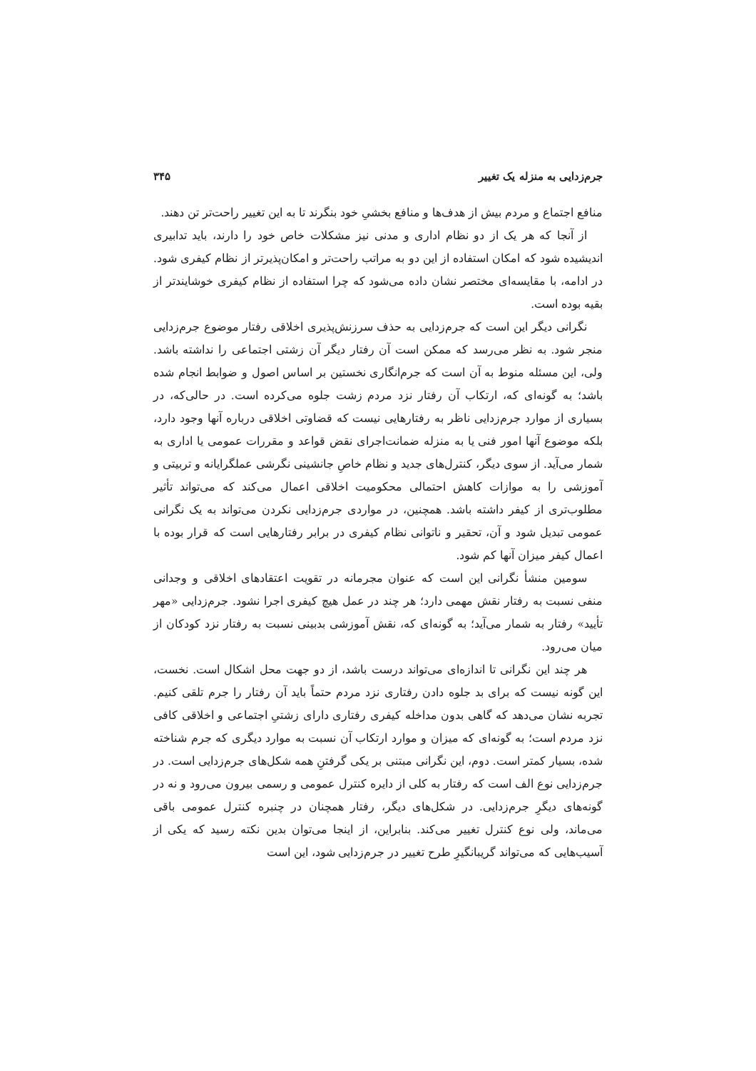جرم‌زدایی به منزله یک تغییر ۳۴۵
منافع اجتماع و مردم بیش از هدف‌ها و منافع بخشیِ خود بنگرند تا به این تغییر راحت‌تر تن دهند.
از آنجا که هر یک از دو نظام اداری و مدنی نیز مشکلات خاص خود را دارند، باید تدابیری اندیشیده شود که امکان استفاده از این دو به مراتب راحت‌تر و امکان‌پذیرتر از نظام کیفری شود. در ادامه، با مقایسه‌ای مختصر نشان داده می‌شود که چرا استفاده از نظام کیفری خوشایندتر از بقیه بوده است.
نگرانی دیگر این است که جرم‌زدایی به حذف سرزنش‌پذیری اخلاقی رفتار موضوع جرم‌زدایی منجر شود. به نظر می‌رسد که ممکن است آن رفتار دیگر آن زشتی اجتماعی را نداشته باشد. ولی، این مسئله منوط به آن است که جرم‌انگاری نخستین بر اساس اصول و ضوابط انجام شده باشد؛ به گونه‌ای که، ارتکاب آن رفتار نزد مردم زشت جلوه می‌کرده است. در حالی‌که، در بسیاری از موارد جرم‌زدایی ناظر به رفتارهایی نیست که قضاوتی اخلاقی درباره آنها وجود دارد، بلکه موضوع آنها امور فنی یا به منزله ضمانت‌اجرای نقض قواعد و مقررات عمومی یا اداری به شمار می‌آید. از سوی دیگر، کنترل‌های جدید و نظام خاصِ جانشینی نگرشی عملگرایانه و تربیتی و آموزشی را به موازات کاهش احتمالی محکومیت اخلاقی اعمال می‌کند که می‌تواند تأثیر مطلوب‌تری از کیفر داشته باشد. همچنین، در مواردی جرم‌زدایی نکردن می‌تواند به یک نگرانی عمومی تبدیل شود و آن، تحقیر و ناتوانی نظام کیفری در برابر رفتارهایی است که قرار بوده با اعمال کیفر میزان آنها کم شود.
سومین منشأ نگرانی این است که عنوان مجرمانه در تقویت اعتقادهای اخلاقی و وجدانی منفی نسبت به رفتار نقش مهمی دارد؛ هر چند در عمل هیچ کیفری اجرا نشود. جرم‌زدایی «مهر تأیید» رفتار به شمار می‌آید؛ به گونه‌ای که، نقش آموزشی بدبینی نسبت به رفتار نزد کودکان از میان می‌رود.
هر چند این نگرانی تا اندازه‌ای می‌تواند درست باشد، از دو جهت محل اشکال است. نخست، این گونه نیست که برای بد جلوه دادن رفتاری نزد مردم حتماً باید آن رفتار را جرم تلقی کنیم. تجربه نشان می‌دهد که گاهی بدون مداخله کیفری رفتاری دارای زشتیِ اجتماعی و اخلاقی کافی نزد مردم است؛ به گونه‌ای که میزان و موارد ارتکاب آن نسبت به موارد دیگری که جرم شناخته شده، بسیار کمتر است. دوم، این نگرانی مبتنی بر یکی گرفتنِ همه شکل‌های جرم‌زدایی است. در جرم‌زدایی نوع الف است که رفتار به کلی از دایره کنترل عمومی و رسمی بیرون می‌رود و نه در گونه‌های دیگرِ جرم‌زدایی. در شکل‌های دیگر، رفتار همچنان در چنبره کنترل عمومی باقی می‌ماند، ولی نوع کنترل تغییر می‌کند. بنابراین، از اینجا می‌توان بدین نکته رسید که یکی از آسیب‌هایی که می‌تواند گریبانگیرِ طرح تغییر در جرم‌زدایی شود، این است